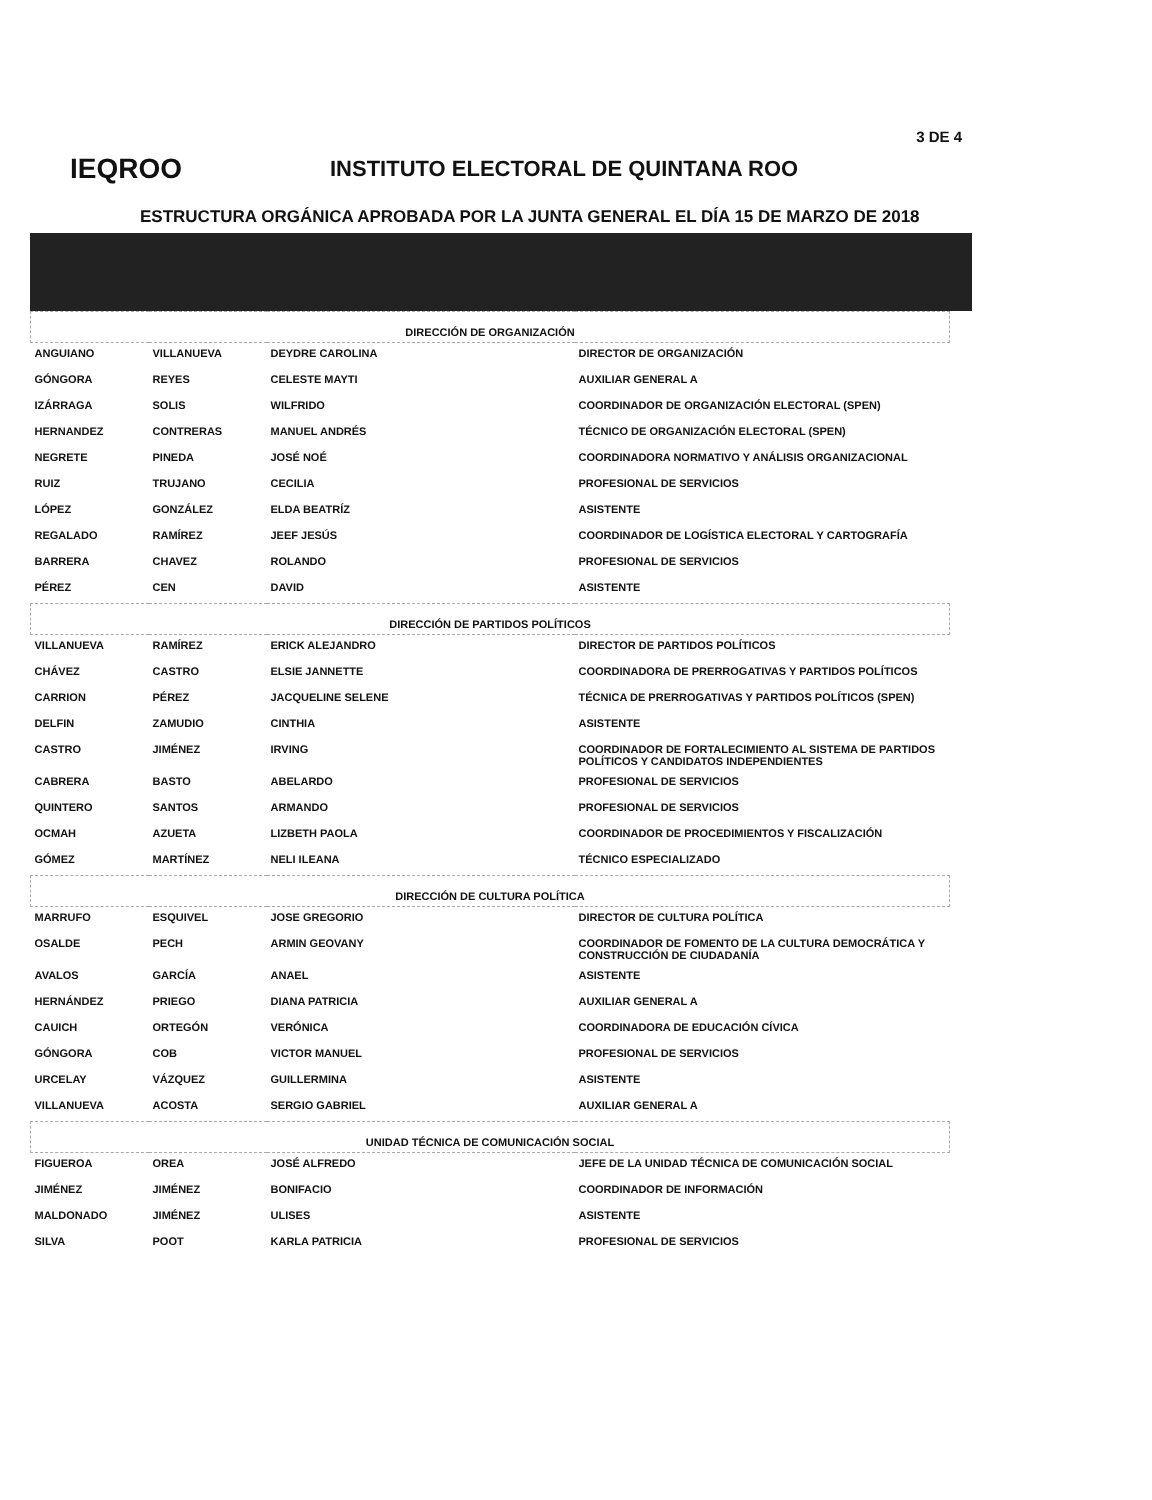3 DE 4
IEQROO
INSTITUTO ELECTORAL DE QUINTANA ROO
ESTRUCTURA ORGÁNICA APROBADA POR LA JUNTA GENERAL EL DÍA 15 DE MARZO DE 2018
| DIRECCIÓN DE ORGANIZACIÓN | | | |
| --- | --- | --- | --- |
| ANGUIANO | VILLANUEVA | DEYDRE CAROLINA | DIRECTOR DE ORGANIZACIÓN |
| GÓNGORA | REYES | CELESTE MAYTI | AUXILIAR GENERAL A |
| IZÁRRAGA | SOLIS | WILFRIDO | COORDINADOR DE ORGANIZACIÓN ELECTORAL (SPEN) |
| HERNANDEZ | CONTRERAS | MANUEL ANDRÉS | TÉCNICO DE ORGANIZACIÓN ELECTORAL (SPEN) |
| NEGRETE | PINEDA | JOSÉ NOÉ | COORDINADORA NORMATIVO Y ANÁLISIS ORGANIZACIONAL |
| RUIZ | TRUJANO | CECILIA | PROFESIONAL DE SERVICIOS |
| LÓPEZ | GONZÁLEZ | ELDA BEATRÍZ | ASISTENTE |
| REGALADO | RAMÍREZ | JEEF JESÚS | COORDINADOR DE LOGÍSTICA ELECTORAL Y CARTOGRAFÍA |
| BARRERA | CHAVEZ | ROLANDO | PROFESIONAL DE SERVICIOS |
| PÉREZ | CEN | DAVID | ASISTENTE |
| DIRECCIÓN DE PARTIDOS POLÍTICOS | | | |
| VILLANUEVA | RAMÍREZ | ERICK ALEJANDRO | DIRECTOR DE PARTIDOS POLÍTICOS |
| CHÁVEZ | CASTRO | ELSIE JANNETTE | COORDINADORA DE PRERROGATIVAS Y PARTIDOS POLÍTICOS |
| CARRION | PÉREZ | JACQUELINE SELENE | TÉCNICA DE PRERROGATIVAS Y PARTIDOS POLÍTICOS (SPEN) |
| DELFIN | ZAMUDIO | CINTHIA | ASISTENTE |
| CASTRO | JIMÉNEZ | IRVING | COORDINADOR DE FORTALECIMIENTO AL SISTEMA DE PARTIDOS POLÍTICOS Y CANDIDATOS INDEPENDIENTES |
| CABRERA | BASTO | ABELARDO | PROFESIONAL DE SERVICIOS |
| QUINTERO | SANTOS | ARMANDO | PROFESIONAL DE SERVICIOS |
| OCMAH | AZUETA | LIZBETH PAOLA | COORDINADOR DE PROCEDIMIENTOS Y FISCALIZACIÓN |
| GÓMEZ | MARTÍNEZ | NELI ILEANA | TÉCNICO ESPECIALIZADO |
| DIRECCIÓN DE CULTURA POLÍTICA | | | |
| MARRUFO | ESQUIVEL | JOSE GREGORIO | DIRECTOR DE CULTURA POLÍTICA |
| OSALDE | PECH | ARMIN GEOVANY | COORDINADOR DE FOMENTO DE LA CULTURA DEMOCRÁTICA Y CONSTRUCCIÓN DE CIUDADANÍA |
| AVALOS | GARCÍA | ANAEL | ASISTENTE |
| HERNÁNDEZ | PRIEGO | DIANA PATRICIA | AUXILIAR GENERAL A |
| CAUICH | ORTEGÓN | VERÓNICA | COORDINADORA DE EDUCACIÓN CÍVICA |
| GÓNGORA | COB | VICTOR MANUEL | PROFESIONAL DE SERVICIOS |
| URCELAY | VÁZQUEZ | GUILLERMINA | ASISTENTE |
| VILLANUEVA | ACOSTA | SERGIO GABRIEL | AUXILIAR GENERAL A |
| UNIDAD TÉCNICA DE COMUNICACIÓN SOCIAL | | | |
| FIGUEROA | OREA | JOSÉ ALFREDO | JEFE DE LA UNIDAD TÉCNICA DE COMUNICACIÓN SOCIAL |
| JIMÉNEZ | JIMÉNEZ | BONIFACIO | COORDINADOR DE INFORMACIÓN |
| MALDONADO | JIMÉNEZ | ULISES | ASISTENTE |
| SILVA | POOT | KARLA PATRICIA | PROFESIONAL DE SERVICIOS |